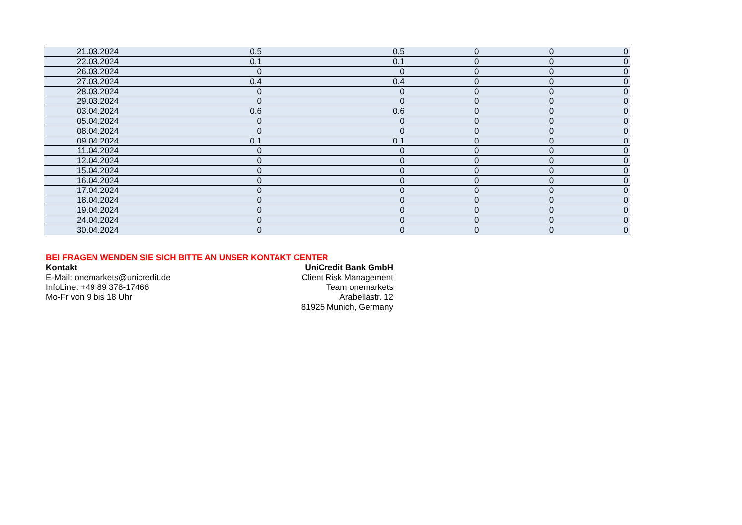| 21.03.2024 | 0.5 | 0.5 | 0 | 0 | 0 |
| 22.03.2024 | 0.1 | 0.1 | 0 | 0 | 0 |
| 26.03.2024 | 0 | 0 | 0 | 0 | 0 |
| 27.03.2024 | 0.4 | 0.4 | 0 | 0 | 0 |
| 28.03.2024 | 0 | 0 | 0 | 0 | 0 |
| 29.03.2024 | 0 | 0 | 0 | 0 | 0 |
| 03.04.2024 | 0.6 | 0.6 | 0 | 0 | 0 |
| 05.04.2024 | 0 | 0 | 0 | 0 | 0 |
| 08.04.2024 | 0 | 0 | 0 | 0 | 0 |
| 09.04.2024 | 0.1 | 0.1 | 0 | 0 | 0 |
| 11.04.2024 | 0 | 0 | 0 | 0 | 0 |
| 12.04.2024 | 0 | 0 | 0 | 0 | 0 |
| 15.04.2024 | 0 | 0 | 0 | 0 | 0 |
| 16.04.2024 | 0 | 0 | 0 | 0 | 0 |
| 17.04.2024 | 0 | 0 | 0 | 0 | 0 |
| 18.04.2024 | 0 | 0 | 0 | 0 | 0 |
| 19.04.2024 | 0 | 0 | 0 | 0 | 0 |
| 24.04.2024 | 0 | 0 | 0 | 0 | 0 |
| 30.04.2024 | 0 | 0 | 0 | 0 | 0 |
BEI FRAGEN WENDEN SIE SICH BITTE AN UNSER KONTAKT CENTER
Kontakt
E-Mail: onemarkets@unicredit.de
InfoLine: +49 89 378-17466
Mo-Fr von 9 bis 18 Uhr
UniCredit Bank GmbH
Client Risk Management
Team onemarkets
Arabellastr. 12
81925 Munich, Germany